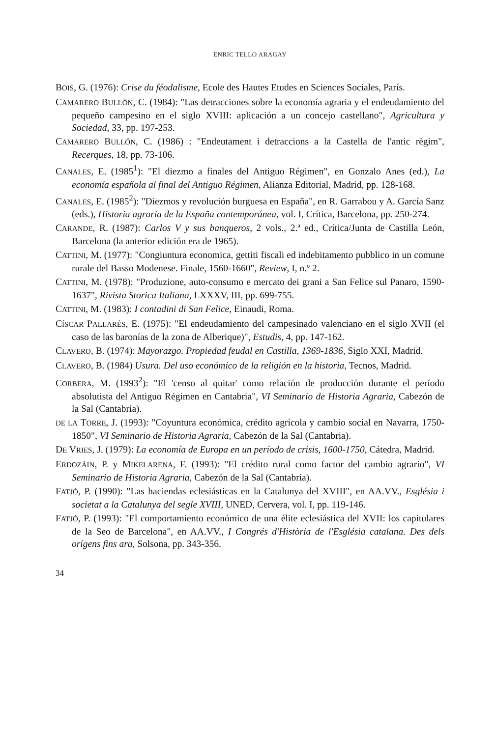ENRIC TELLO ARAGAY
BOIS, G. (1976): Crise du féodalisme, Ecole des Hautes Etudes en Sciences Sociales, París.
CAMARERO BULLÓN, C. (1984): "Las detracciones sobre la economía agraria y el endeudamiento del pequeño campesino en el siglo XVIII: aplicación a un concejo castellano", Agricultura y Sociedad, 33, pp. 197-253.
CAMARERO BULLÓN, C. (1986) : "Endeutament i detraccions a la Castella de l'antic règim", Recerques, 18, pp. 73-106.
CANALES, E. (1985<sup>1</sup>): "El diezmo a finales del Antiguo Régimen", en Gonzalo Anes (ed.), La economía española al final del Antiguo Régimen, Alianza Editorial, Madrid, pp. 128-168.
CANALES, E. (1985<sup>2</sup>): "Diezmos y revolución burguesa en España", en R. Garrabou y A. García Sanz (eds.), Historia agraria de la España contemporánea, vol. I, Crítica, Barcelona, pp. 250-274.
CARANDE, R. (1987): Carlos V y sus banqueros, 2 vols., 2.ª ed., Crítica/Junta de Castilla León, Barcelona (la anterior edición era de 1965).
CATTINI, M. (1977): "Congiuntura economica, gettiti fiscali ed indebitamento pubblico in un comune rurale del Basso Modenese. Finale, 1560-1660", Review, I, n.º 2.
CATTINI, M. (1978): "Produzione, auto-consumo e mercato dei grani a San Felice sul Panaro, 1590-1637", Rivista Storica Italiana, LXXXV, III, pp. 699-755.
CATTINI, M. (1983): I contadini di San Felice, Einaudi, Roma.
CÍSCAR PALLARÉS, E. (1975): "El endeudamiento del campesinado valenciano en el siglo XVII (el caso de las baronías de la zona de Alberique)", Estudis, 4, pp. 147-162.
CLAVERO, B. (1974): Mayorazgo. Propiedad feudal en Castilla, 1369-1836, Siglo XXI, Madrid.
CLAVERO, B. (1984) Usura. Del uso económico de la religión en la historia, Tecnos, Madrid.
CORBERA, M. (1993<sup>2</sup>): "El 'censo al quitar' como relación de producción durante el período absolutista del Antiguo Régimen en Cantabria", VI Seminario de Historia Agraria, Cabezón de la Sal (Cantabria).
DE LA TORRE, J. (1993): "Coyuntura económica, crédito agrícola y cambio social en Navarra, 1750-1850", VI Seminario de Historia Agraria, Cabezón de la Sal (Cantabria).
DE VRIES, J. (1979): La economía de Europa en un período de crisis, 1600-1750, Cátedra, Madrid.
ERDOZÁIN, P. y MIKELARENA, F. (1993): "El crédito rural como factor del cambio agrario", VI Seminario de Historia Agraria, Cabezón de la Sal (Cantabria).
FATJÓ, P. (1990): "Las haciendas eclesiásticas en la Catalunya del XVIII", en AA.VV., Església i societat a la Catalunya del segle XVIII, UNED, Cervera, vol. I, pp. 119-146.
FATJÓ, P. (1993): "El comportamiento económico de una élite eclesiástica del XVII: los capitulares de la Seo de Barcelona", en AA.VV., I Congrés d'Història de l'Església catalana. Des dels orígens fins ara, Solsona, pp. 343-356.
34